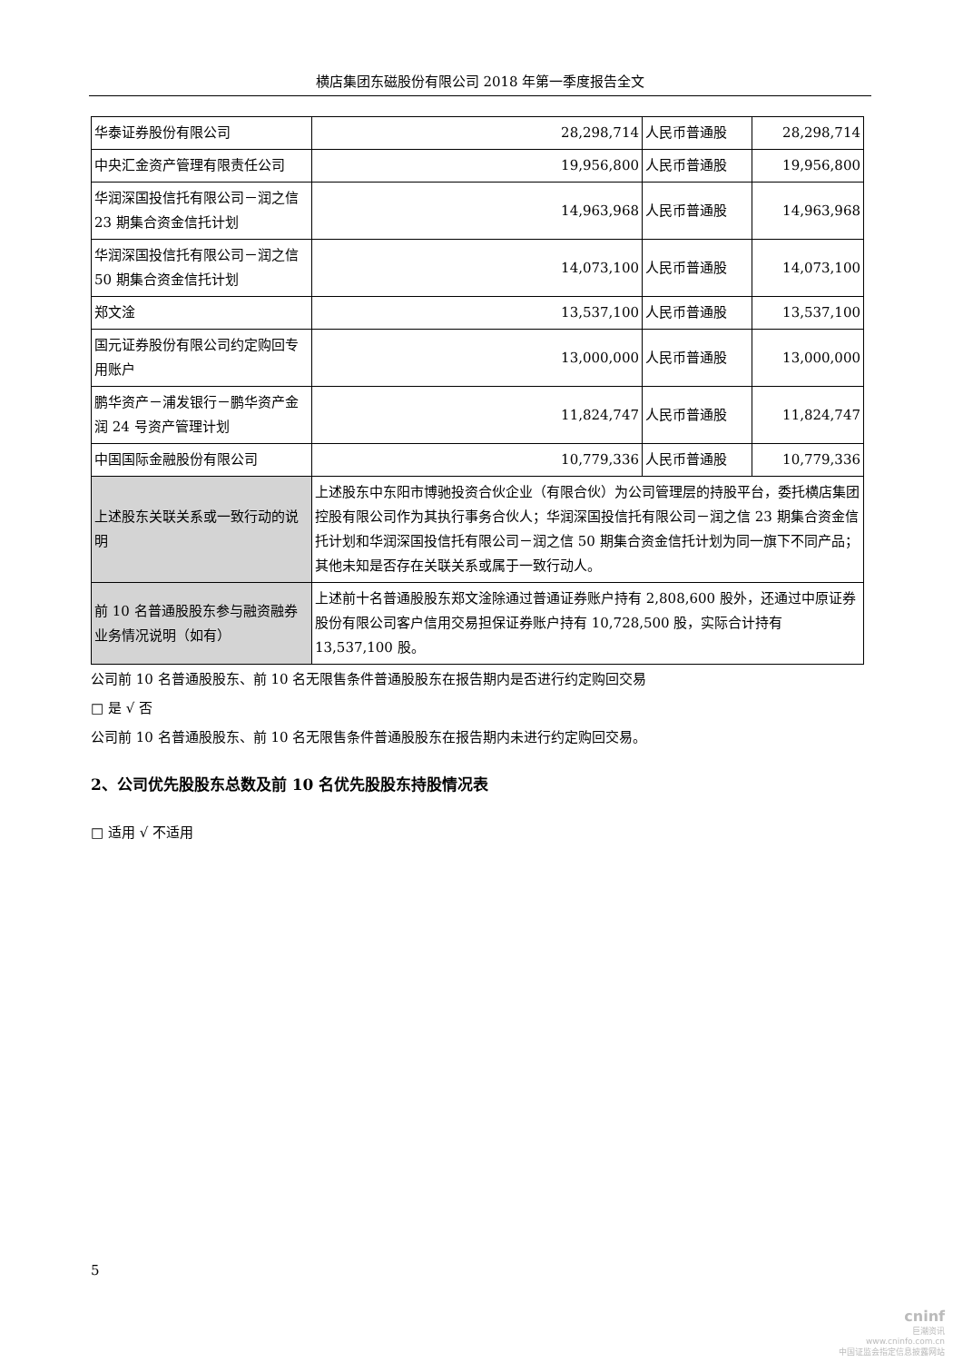横店集团东磁股份有限公司 2018 年第一季度报告全文
| 华泰证券股份有限公司 | 28,298,714 | 人民币普通股 | 28,298,714 |
| 中央汇金资产管理有限责任公司 | 19,956,800 | 人民币普通股 | 19,956,800 |
| 华润深国投信托有限公司－润之信 23 期集合资金信托计划 | 14,963,968 | 人民币普通股 | 14,963,968 |
| 华润深国投信托有限公司－润之信 50 期集合资金信托计划 | 14,073,100 | 人民币普通股 | 14,073,100 |
| 郑文淦 | 13,537,100 | 人民币普通股 | 13,537,100 |
| 国元证券股份有限公司约定购回专用账户 | 13,000,000 | 人民币普通股 | 13,000,000 |
| 鹏华资产－浦发银行－鹏华资产金润 24 号资产管理计划 | 11,824,747 | 人民币普通股 | 11,824,747 |
| 中国国际金融股份有限公司 | 10,779,336 | 人民币普通股 | 10,779,336 |
| 上述股东关联关系或一致行动的说明 | 上述股东中东阳市博驰投资合伙企业（有限合伙）为公司管理层的持股平台，委托横店集团控股有限公司作为其执行事务合伙人；华润深国投信托有限公司－润之信 23 期集合资金信托计划和华润深国投信托有限公司－润之信 50 期集合资金信托计划为同一旗下不同产品；其他未知是否存在关联关系或属于一致行动人。 | | |
| 前 10 名普通股股东参与融资融券业务情况说明（如有） | 上述前十名普通股股东郑文淦除通过普通证券账户持有 2,808,600 股外，还通过中原证券股份有限公司客户信用交易担保证券账户持有 10,728,500 股，实际合计持有 13,537,100 股。 | | |
公司前 10 名普通股股东、前 10 名无限售条件普通股股东在报告期内是否进行约定购回交易
□ 是 √ 否
公司前 10 名普通股股东、前 10 名无限售条件普通股股东在报告期内未进行约定购回交易。
2、公司优先股股东总数及前 10 名优先股股东持股情况表
□ 适用 √ 不适用
5
cninf
巨潮资讯
www.cninfo.com.cn
中国证监会指定信息披露网站